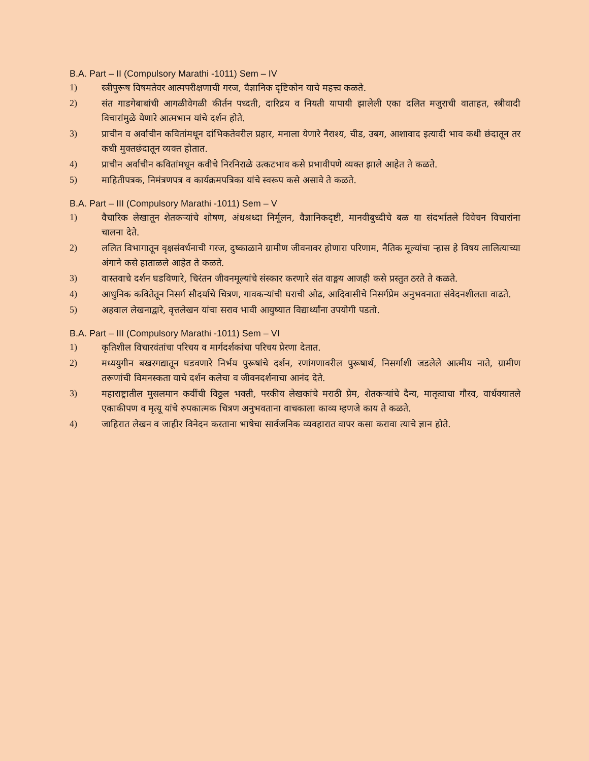B.A. Part – II (Compulsory Marathi -1011) Sem – IV
1) स्त्रीपुरूष विषमतेवर आत्मपरीक्षणाची गरज, वैज्ञानिक दृष्टिकोन याचे महत्त्व कळते.
2) संत गाडगेबाबांची आगळीवेगळी कीर्तन पध्दती, दारिद्रय व नियती यापायी झालेली एका दलित मजुराची वाताहत, स्त्रीवादी विचारांमुळे येणारे आत्मभान यांचे दर्शन होते.
3) प्राचीन व अर्वाचीन कवितांमधून दांभिकतेवरील प्रहार, मनाला येणारे नैराश्य, चीड, उबग, आशावाद इत्यादी भाव कधी छंदातून तर कधी मुक्तछंदातून व्यक्त होतात.
4) प्राचीन अर्वाचीन कवितांमधून कवीचे निरनिराळे उत्कटभाव कसे प्रभावीपणे व्यक्त झाले आहेत ते कळते.
5) माहितीपत्रक, निमंत्रणपत्र व कार्यक्रमपत्रिका यांचे स्वरूप कसे असावे ते कळते.
B.A. Part – III (Compulsory Marathi -1011) Sem – V
1) वैचारिक लेखातून शेतकऱ्यांचे शोषण, अंधश्रध्दा निर्मूलन, वैज्ञानिकदृष्टी, मानवीबुध्दीचे बळ या संदर्भातले विवेचन विचारांना चालना देते.
2) ललित विभागातून वृक्षसंवर्धनाची गरज, दुष्काळाने ग्रामीण जीवनावर होणारा परिणाम, नैतिक मूल्यांचा ऱ्हास हे विषय लालित्याच्या अंगाने कसे हाताळले आहेत ते कळते.
3) वास्तवाचे दर्शन घडविणारे, चिरंतन जीवनमूल्यांचे संस्कार करणारे संत वाङ्मय आजही कसे प्रस्तुत ठरते ते कळते.
4) आधुनिक कवितेतून निसर्ग सौदर्याचे चित्रण, गावकऱ्यांची घराची ओढ, आदिवासीचे निसर्गप्रेम अनुभवनाता संवेदनशीलता वाढते.
5) अहवाल लेखनाद्वारे, वृत्तलेखन यांचा सराव भावी आयुष्यात विद्यार्थ्यांना उपयोगी पडतो.
B.A. Part – III (Compulsory Marathi -1011) Sem – VI
1) कृतिशील विचारवंतांचा परिचय व मार्गदर्शकांचा परिचय प्रेरणा देतात.
2) मध्ययुगीन बखरगद्यातून घडवणारे निर्भय पुरूषांचे दर्शन, रणांगणावरील पुरूषार्थ, निसर्गाशी जडलेले आत्मीय नाते, ग्रामीण तरूणांची विमनस्कता याचे दर्शन कलेचा व जीवनदर्शनाचा आनंद देते.
3) महाराष्ट्रातील मुसलमान कवींची विठ्ठल भक्ती, परकीय लेखकांचे मराठी प्रेम, शेतकऱ्यांचे दैन्य, मातृत्वाचा गौरव, वार्धक्यातले एकाकीपण व मृत्यू यांचे रुपकात्मक चित्रण अनुभवताना वाचकाला काव्य म्हणजे काय ते कळते.
4) जाहिरात लेखन व जाहीर विनेदन करताना भाषेचा सार्वजनिक व्यवहारात वापर कसा करावा त्याचे ज्ञान होते.